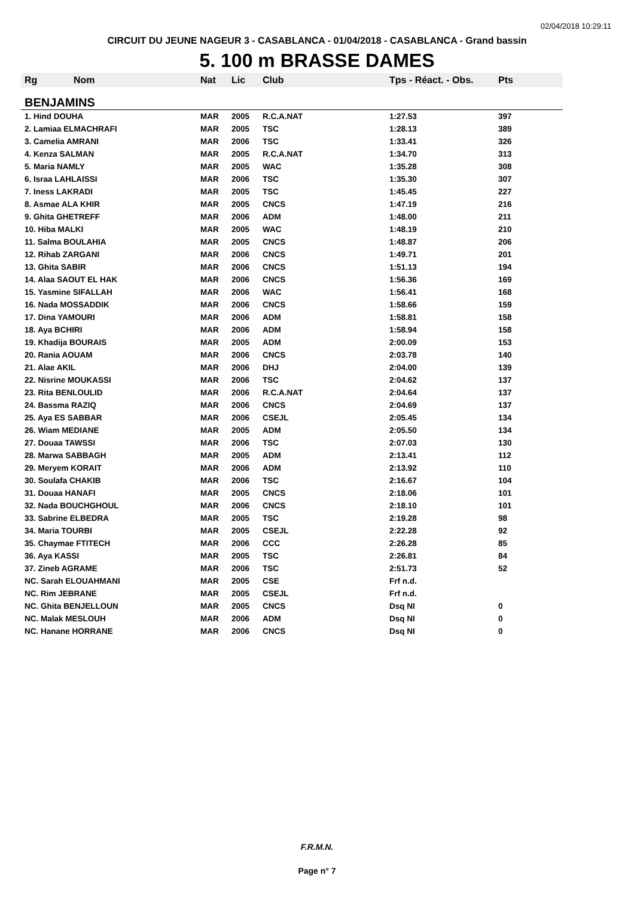02/04/2018 10:29:11
CIRCUIT DU JEUNE NAGEUR 3 - CASABLANCA - 01/04/2018 - CASABLANCA - Grand bassin
5. 100 m BRASSE DAMES
| Rg | Nom | Nat | Lic | Club | Tps - Réact. - Obs. | Pts |
| --- | --- | --- | --- | --- | --- | --- |
| BENJAMINS | | | | | | |
| 1. Hind DOUHA | | MAR | 2005 | R.C.A.NAT | 1:27.53 | 397 |
| 2. Lamiaa ELMACHRAFI | | MAR | 2005 | TSC | 1:28.13 | 389 |
| 3. Camelia AMRANI | | MAR | 2006 | TSC | 1:33.41 | 326 |
| 4. Kenza SALMAN | | MAR | 2005 | R.C.A.NAT | 1:34.70 | 313 |
| 5. Maria NAMLY | | MAR | 2005 | WAC | 1:35.28 | 308 |
| 6. Israa LAHLAISSI | | MAR | 2006 | TSC | 1:35.30 | 307 |
| 7. Iness LAKRADI | | MAR | 2005 | TSC | 1:45.45 | 227 |
| 8. Asmae ALA KHIR | | MAR | 2005 | CNCS | 1:47.19 | 216 |
| 9. Ghita GHETREFF | | MAR | 2006 | ADM | 1:48.00 | 211 |
| 10. Hiba MALKI | | MAR | 2005 | WAC | 1:48.19 | 210 |
| 11. Salma BOULAHIA | | MAR | 2005 | CNCS | 1:48.87 | 206 |
| 12. Rihab ZARGANI | | MAR | 2006 | CNCS | 1:49.71 | 201 |
| 13. Ghita SABIR | | MAR | 2006 | CNCS | 1:51.13 | 194 |
| 14. Alaa SAOUT EL HAK | | MAR | 2006 | CNCS | 1:56.36 | 169 |
| 15. Yasmine SIFALLAH | | MAR | 2006 | WAC | 1:56.41 | 168 |
| 16. Nada MOSSADDIK | | MAR | 2006 | CNCS | 1:58.66 | 159 |
| 17. Dina YAMOURI | | MAR | 2006 | ADM | 1:58.81 | 158 |
| 18. Aya BCHIRI | | MAR | 2006 | ADM | 1:58.94 | 158 |
| 19. Khadija BOURAIS | | MAR | 2005 | ADM | 2:00.09 | 153 |
| 20. Rania AOUAM | | MAR | 2006 | CNCS | 2:03.78 | 140 |
| 21. Alae AKIL | | MAR | 2006 | DHJ | 2:04.00 | 139 |
| 22. Nisrine MOUKASSI | | MAR | 2006 | TSC | 2:04.62 | 137 |
| 23. Rita BENLOULID | | MAR | 2006 | R.C.A.NAT | 2:04.64 | 137 |
| 24. Bassma RAZIQ | | MAR | 2006 | CNCS | 2:04.69 | 137 |
| 25. Aya ES SABBAR | | MAR | 2006 | CSEJL | 2:05.45 | 134 |
| 26. Wiam MEDIANE | | MAR | 2005 | ADM | 2:05.50 | 134 |
| 27. Douaa TAWSSI | | MAR | 2006 | TSC | 2:07.03 | 130 |
| 28. Marwa SABBAGH | | MAR | 2005 | ADM | 2:13.41 | 112 |
| 29. Meryem KORAIT | | MAR | 2006 | ADM | 2:13.92 | 110 |
| 30. Soulafa CHAKIB | | MAR | 2006 | TSC | 2:16.67 | 104 |
| 31. Douaa HANAFI | | MAR | 2005 | CNCS | 2:18.06 | 101 |
| 32. Nada BOUCHGHOUL | | MAR | 2006 | CNCS | 2:18.10 | 101 |
| 33. Sabrine ELBEDRA | | MAR | 2005 | TSC | 2:19.28 | 98 |
| 34. Maria TOURBI | | MAR | 2005 | CSEJL | 2:22.28 | 92 |
| 35. Chaymae FTITECH | | MAR | 2006 | CCC | 2:26.28 | 85 |
| 36. Aya KASSI | | MAR | 2005 | TSC | 2:26.81 | 84 |
| 37. Zineb AGRAME | | MAR | 2006 | TSC | 2:51.73 | 52 |
| NC. Sarah ELOUAHMANI | | MAR | 2005 | CSE | Frf n.d. | |
| NC. Rim JEBRANE | | MAR | 2005 | CSEJL | Frf n.d. | |
| NC. Ghita BENJELLOUN | | MAR | 2005 | CNCS | Dsq NI | 0 |
| NC. Malak MESLOUH | | MAR | 2006 | ADM | Dsq NI | 0 |
| NC. Hanane HORRANE | | MAR | 2006 | CNCS | Dsq NI | 0 |
F.R.M.N.
Page n° 7